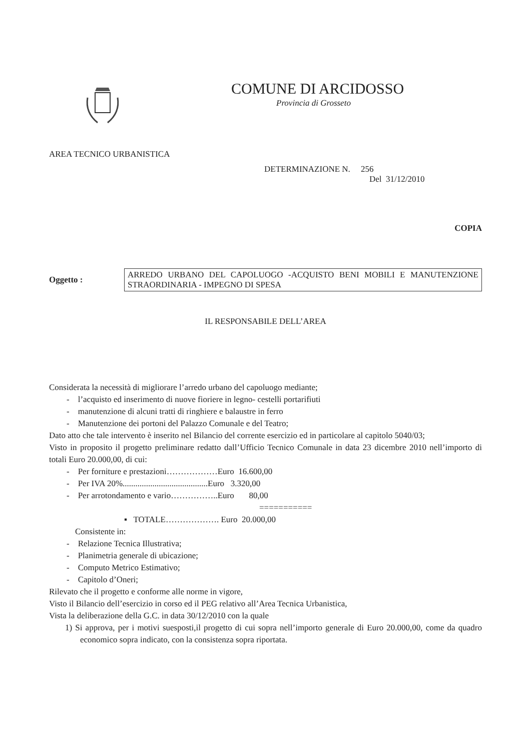COMUNE DI ARCIDOSSO
Provincia di Grosseto
AREA TECNICO URBANISTICA
DETERMINAZIONE N. 256
Del 31/12/2010
COPIA
Oggetto :
ARREDO URBANO DEL CAPOLUOGO -ACQUISTO BENI MOBILI E MANUTENZIONE STRAORDINARIA - IMPEGNO DI SPESA
IL RESPONSABILE DELL’AREA
Considerata la necessità di migliorare l’arredo urbano del capoluogo mediante;
- l’acquisto ed inserimento di nuove fioriere in legno- cestelli portarifiuti
- manutenzione di alcuni tratti di ringhiere e balaustre in ferro
- Manutenzione dei portoni del Palazzo Comunale e del Teatro;
Dato atto che tale intervento è inserito nel Bilancio del corrente esercizio ed in particolare al capitolo 5040/03;
Visto in proposito il progetto preliminare redatto dall’Ufficio Tecnico Comunale in data 23 dicembre 2010 nell’importo di totali Euro 20.000,00, di cui:
- Per forniture e prestazioni………………Euro 16.600,00
- Per IVA 20%........................................Euro 3.320,00
- Per arrotondamento e vario……………..Euro 80,00
===========
▪ TOTALE………………. Euro 20.000,00
Consistente in:
- Relazione Tecnica Illustrativa;
- Planimetria generale di ubicazione;
- Computo Metrico Estimativo;
- Capitolo d’Oneri;
Rilevato che il progetto e conforme alle norme in vigore,
Visto il Bilancio dell’esercizio in corso ed il PEG relativo all’Area Tecnica Urbanistica,
Vista la deliberazione della G.C. in data 30/12/2010 con la quale
1) Si approva, per i motivi suesposti,il progetto di cui sopra nell’importo generale di Euro 20.000,00, come da quadro economico sopra indicato, con la consistenza sopra riportata.